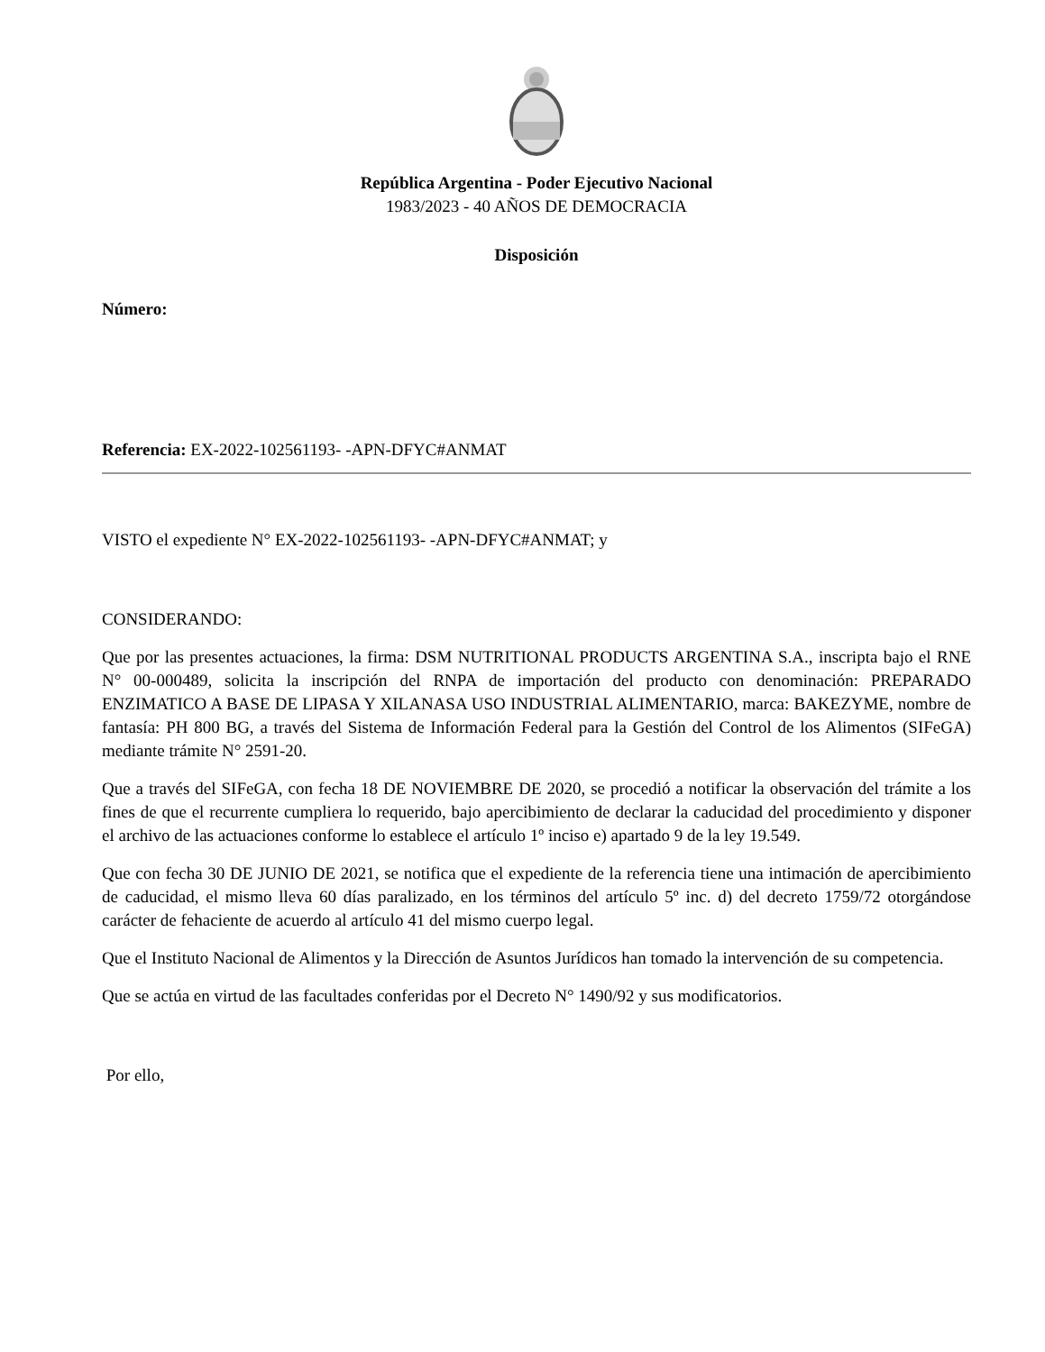República Argentina - Poder Ejecutivo Nacional
1983/2023 - 40 AÑOS DE DEMOCRACIA
Disposición
Número:
Referencia: EX-2022-102561193- -APN-DFYC#ANMAT
VISTO el expediente N° EX-2022-102561193- -APN-DFYC#ANMAT; y
CONSIDERANDO:
Que por las presentes actuaciones, la firma: DSM NUTRITIONAL PRODUCTS ARGENTINA S.A., inscripta bajo el RNE N° 00-000489, solicita la inscripción del RNPA de importación del producto con denominación: PREPARADO ENZIMATICO A BASE DE LIPASA Y XILANASA USO INDUSTRIAL ALIMENTARIO, marca: BAKEZYME, nombre de fantasía: PH 800 BG, a través del Sistema de Información Federal para la Gestión del Control de los Alimentos (SIFeGA) mediante trámite N° 2591-20.
Que a través del SIFeGA, con fecha 18 DE NOVIEMBRE DE 2020, se procedió a notificar la observación del trámite a los fines de que el recurrente cumpliera lo requerido, bajo apercibimiento de declarar la caducidad del procedimiento y disponer el archivo de las actuaciones conforme lo establece el artículo 1º inciso e) apartado 9 de la ley 19.549.
Que con fecha 30 DE JUNIO DE 2021, se notifica que el expediente de la referencia tiene una intimación de apercibimiento de caducidad, el mismo lleva 60 días paralizado, en los términos del artículo 5º inc. d) del decreto 1759/72 otorgándose carácter de fehaciente de acuerdo al artículo 41 del mismo cuerpo legal.
Que el Instituto Nacional de Alimentos y la Dirección de Asuntos Jurídicos han tomado la intervención de su competencia.
Que se actúa en virtud de las facultades conferidas por el Decreto N° 1490/92 y sus modificatorios.
Por ello,